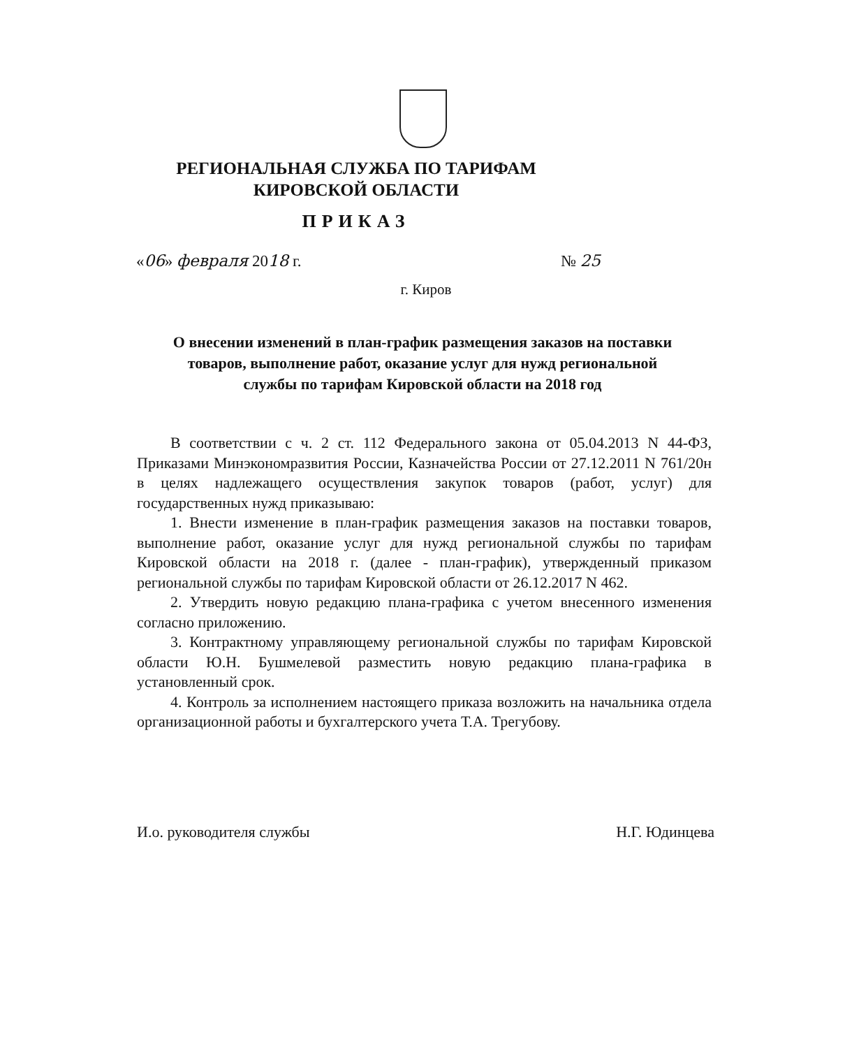РЕГИОНАЛЬНАЯ СЛУЖБА ПО ТАРИФАМ
КИРОВСКОЙ ОБЛАСТИ
ПРИКАЗ
«06» февраля 2018 г. № 25
г. Киров
О внесении изменений в план-график размещения заказов на поставки товаров, выполнение работ, оказание услуг для нужд региональной службы по тарифам Кировской области на 2018 год
В соответствии с ч. 2 ст. 112 Федерального закона от 05.04.2013 N 44-ФЗ, Приказами Минэкономразвития России, Казначейства России от 27.12.2011 N 761/20н в целях надлежащего осуществления закупок товаров (работ, услуг) для государственных нужд приказываю:
1. Внести изменение в план-график размещения заказов на поставки товаров, выполнение работ, оказание услуг для нужд региональной службы по тарифам Кировской области на 2018 г. (далее - план-график), утвержденный приказом региональной службы по тарифам Кировской области от 26.12.2017 N 462.
2. Утвердить новую редакцию плана-графика с учетом внесенного изменения согласно приложению.
3. Контрактному управляющему региональной службы по тарифам Кировской области Ю.Н. Бушмелевой разместить новую редакцию плана-графика в установленный срок.
4. Контроль за исполнением настоящего приказа возложить на начальника отдела организационной работы и бухгалтерского учета Т.А. Трегубову.
И.о. руководителя службы Н.Г. Юдинцева